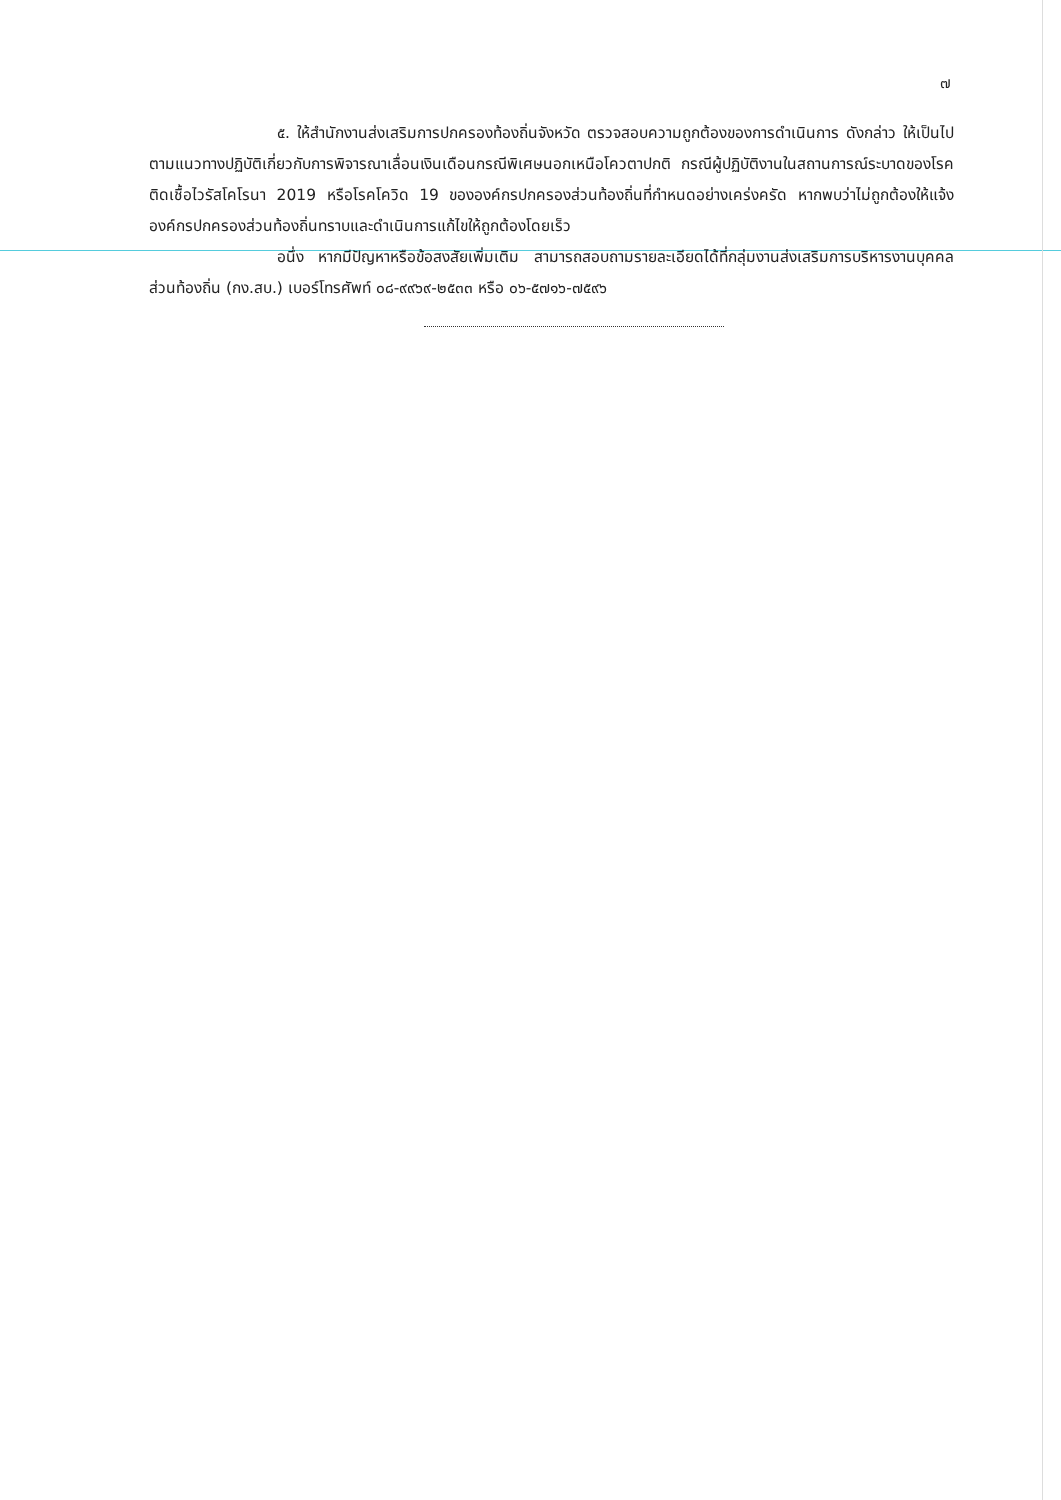๗
๕. ให้สำนักงานส่งเสริมการปกครองท้องถิ่นจังหวัด ตรวจสอบความถูกต้องของการดำเนินการ ดังกล่าว ให้เป็นไปตามแนวทางปฏิบัติเกี่ยวกับการพิจารณาเลื่อนเงินเดือนกรณีพิเศษนอกเหนือโควตาปกติ กรณีผู้ปฏิบัติงานในสถานการณ์ระบาดของโรคติดเชื้อไวรัสโคโรนา 2019 หรือโรคโควิด 19 ขององค์กรปกครองส่วนท้องถิ่นที่กำหนดอย่างเคร่งครัด หากพบว่าไม่ถูกต้องให้แจ้งองค์กรปกครองส่วนท้องถิ่นทราบและดำเนินการแก้ไขให้ถูกต้องโดยเร็ว
อนึ่ง หากมีปัญหาหรือข้อสงสัยเพิ่มเติม สามารถสอบถามรายละเอียดได้ที่กลุ่มงานส่งเสริมการบริหารงานบุคคลส่วนท้องถิ่น (กง.สบ.) เบอร์โทรศัพท์ ๐๘-๙๙๖๙-๒๕๓๓ หรือ ๐๖-๕๗๑๖-๗๕๙๖